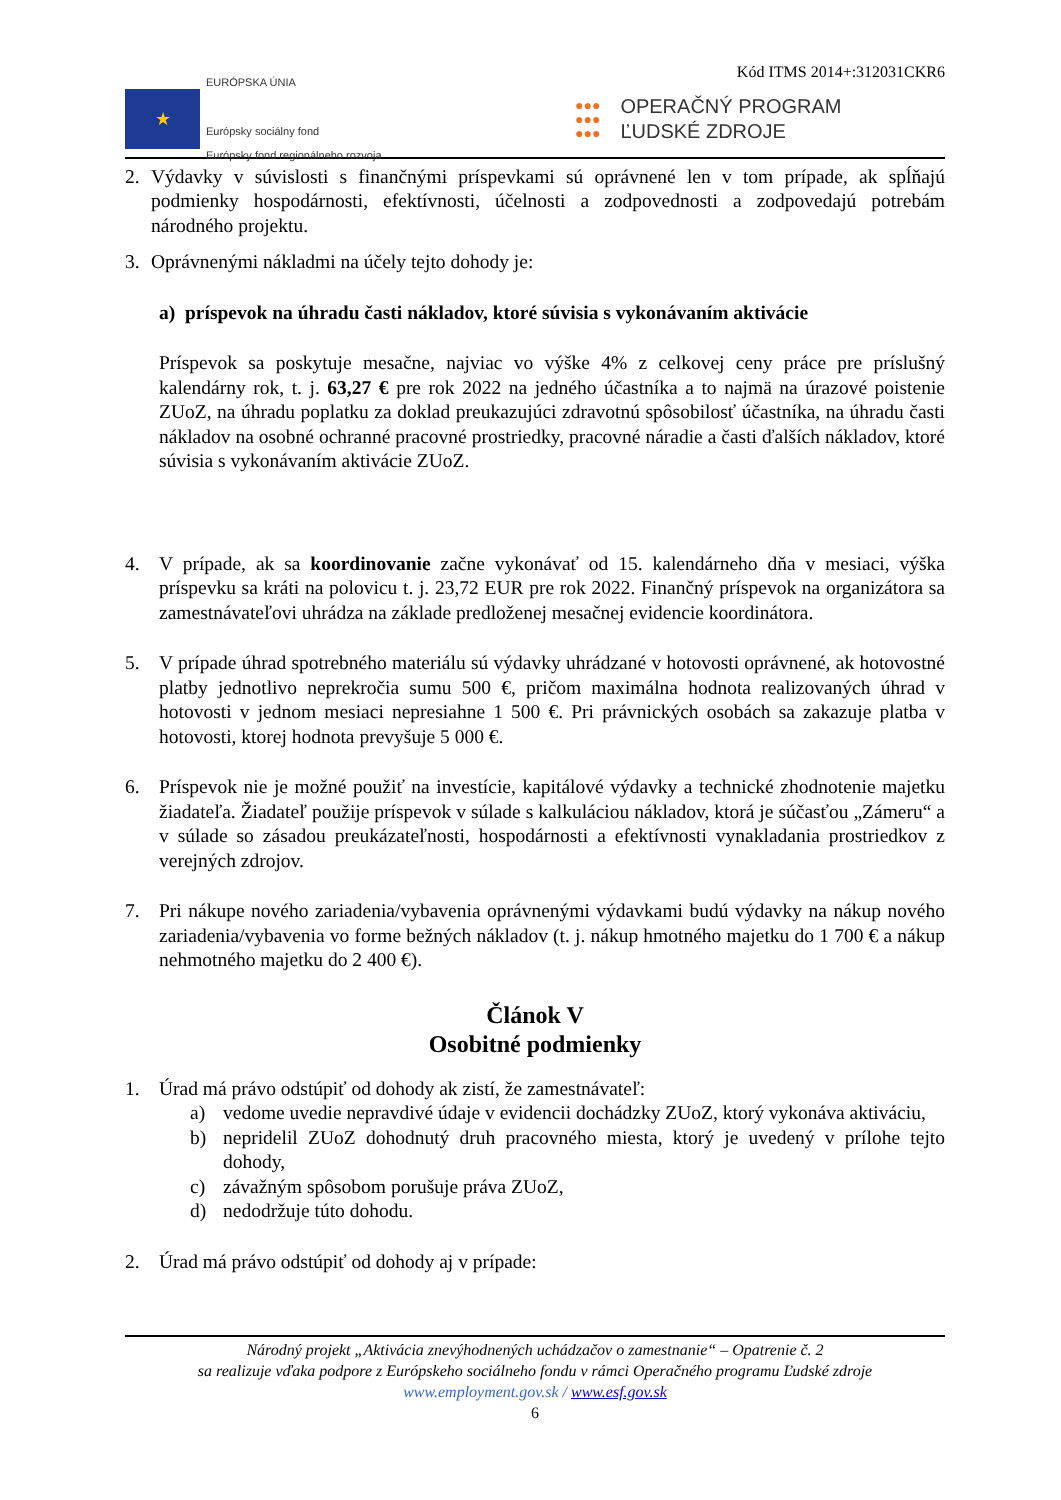Kód ITMS 2014+:312031CKR6
★
EURÓPSKA ÚNIA
Európsky sociálny fond
Európsky fond regionálneho rozvoja
●●●
●●●
●●●
OPERAČNÝ PROGRAM
ĽUDSKÉ ZDROJE
2. Výdavky v súvislosti s finančnými príspevkami sú oprávnené len v tom prípade, ak spĺňajú podmienky hospodárnosti, efektívnosti, účelnosti a zodpovednosti a zodpovedajú potrebám národného projektu.
3. Oprávnenými nákladmi na účely tejto dohody je:
a) príspevok na úhradu časti nákladov, ktoré súvisia s vykonávaním aktivácie
Príspevok sa poskytuje mesačne, najviac vo výške 4% z celkovej ceny práce pre príslušný kalendárny rok, t. j. 63,27 € pre rok 2022 na jedného účastníka a to najmä na úrazové poistenie ZUoZ, na úhradu poplatku za doklad preukazujúci zdravotnú spôsobilosť účastníka, na úhradu časti nákladov na osobné ochranné pracovné prostriedky, pracovné náradie a časti ďalších nákladov, ktoré súvisia s vykonávaním aktivácie ZUoZ.
4. V prípade, ak sa koordinovanie začne vykonávať od 15. kalendárneho dňa v mesiaci, výška príspevku sa kráti na polovicu t. j. 23,72 EUR pre rok 2022. Finančný príspevok na organizátora sa zamestnávateľovi uhrádza na základe predloženej mesačnej evidencie koordinátora.
5. V prípade úhrad spotrebného materiálu sú výdavky uhrádzané v hotovosti oprávnené, ak hotovostné platby jednotlivo neprekročia sumu 500 €, pričom maximálna hodnota realizovaných úhrad v hotovosti v jednom mesiaci nepresiahne 1 500 €. Pri právnických osobách sa zakazuje platba v hotovosti, ktorej hodnota prevyšuje 5 000 €.
6. Príspevok nie je možné použiť na investície, kapitálové výdavky a technické zhodnotenie majetku žiadateľa. Žiadateľ použije príspevok v súlade s kalkuláciou nákladov, ktorá je súčasťou „Zámeru“ a v súlade so zásadou preukázateľnosti, hospodárnosti a efektívnosti vynakladania prostriedkov z verejných zdrojov.
7. Pri nákupe nového zariadenia/vybavenia oprávnenými výdavkami budú výdavky na nákup nového zariadenia/vybavenia vo forme bežných nákladov (t. j. nákup hmotného majetku do 1 700 € a nákup nehmotného majetku do 2 400 €).
Článok V
Osobitné podmienky
1. Úrad má právo odstúpiť od dohody ak zistí, že zamestnávateľ:
a) vedome uvedie nepravdivé údaje v evidencii dochádzky ZUoZ, ktorý vykonáva aktiváciu,
b) nepridelil ZUoZ dohodnutý druh pracovného miesta, ktorý je uvedený v prílohe tejto dohody,
c) závažným spôsobom porušuje práva ZUoZ,
d) nedodržuje túto dohodu.
2. Úrad má právo odstúpiť od dohody aj v prípade:
Národný projekt „Aktivácia znevýhodnených uchádzačov o zamestnanie“ – Opatrenie č. 2
sa realizuje vďaka podpore z Európskeho sociálneho fondu v rámci Operačného programu Ľudské zdroje
www.employment.gov.sk / www.esf.gov.sk
6